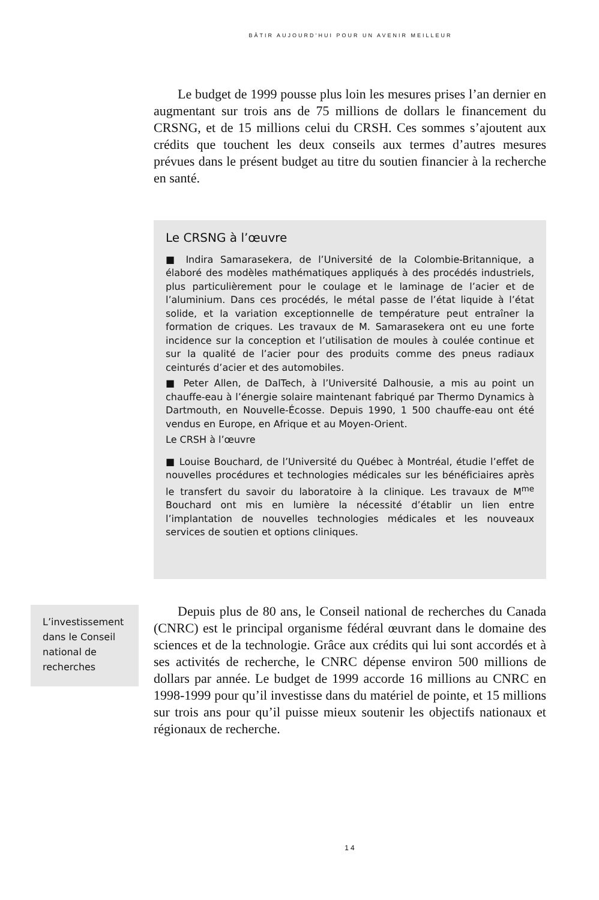BÂTIR AUJOURD’HUI POUR UN AVENIR MEILLEUR
Le budget de 1999 pousse plus loin les mesures prises l’an dernier en augmentant sur trois ans de 75 millions de dollars le financement du CRSNG, et de 15 millions celui du CRSH. Ces sommes s’ajoutent aux crédits que touchent les deux conseils aux termes d’autres mesures prévues dans le présent budget au titre du soutien financier à la recherche en santé.
Le CRSNG à l’œuvre
■ Indira Samarasekera, de l’Université de la Colombie-Britannique, a élaboré des modèles mathématiques appliqués à des procédés industriels, plus particulièrement pour le coulage et le laminage de l’acier et de l’aluminium. Dans ces procédés, le métal passe de l’état liquide à l’état solide, et la variation exceptionnelle de température peut entraîner la formation de criques. Les travaux de M. Samarasekera ont eu une forte incidence sur la conception et l’utilisation de moules à coulée continue et sur la qualité de l’acier pour des produits comme des pneus radiaux ceinturés d’acier et des automobiles.
■ Peter Allen, de DalTech, à l’Université Dalhousie, a mis au point un chauffe-eau à l’énergie solaire maintenant fabriqué par Thermo Dynamics à Dartmouth, en Nouvelle-Écosse. Depuis 1990, 1 500 chauffe-eau ont été vendus en Europe, en Afrique et au Moyen-Orient.
Le CRSH à l’œuvre
■ Louise Bouchard, de l’Université du Québec à Montréal, étudie l’effet de nouvelles procédures et technologies médicales sur les bénéficiaires après le transfert du savoir du laboratoire à la clinique. Les travaux de M<sup>me</sup> Bouchard ont mis en lumière la nécessité d’établir un lien entre l’implantation de nouvelles technologies médicales et les nouveaux services de soutien et options cliniques.
L’investissement dans le Conseil national de recherches
Depuis plus de 80 ans, le Conseil national de recherches du Canada (CNRC) est le principal organisme fédéral œuvrant dans le domaine des sciences et de la technologie. Grâce aux crédits qui lui sont accordés et à ses activités de recherche, le CNRC dépense environ 500 millions de dollars par année. Le budget de 1999 accorde 16 millions au CNRC en 1998-1999 pour qu’il investisse dans du matériel de pointe, et 15 millions sur trois ans pour qu’il puisse mieux soutenir les objectifs nationaux et régionaux de recherche.
14